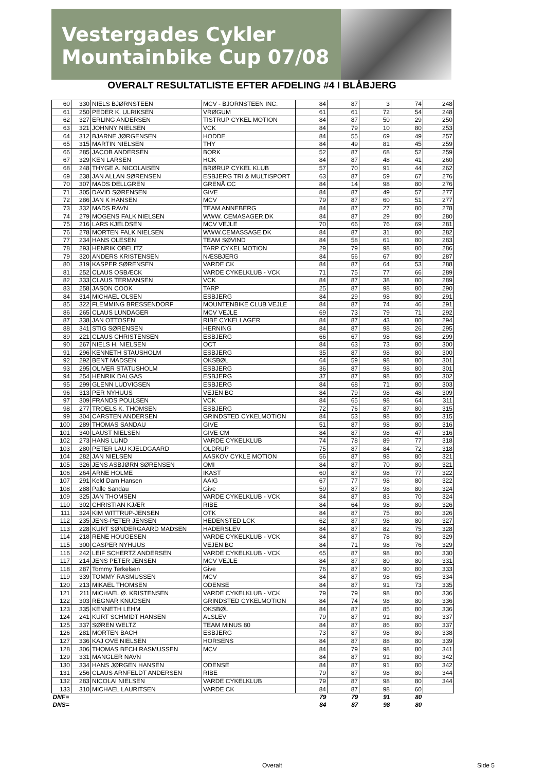Vestergades Cykler Mountainbike Cup 07/08
OVERALT RESULTATLISTE EFTER AFDELING #4 I BLÅBJERG
| 60 | 330 | NIELS BJØRNSTEEN | MCV - BJORNSTEEN INC. | 84 | 87 | 3 | 74 | 248 |
| 61 | 250 | PEDER K. ULRIKSEN | VRØGUM | 61 | 61 | 72 | 54 | 248 |
| 62 | 327 | ERLING ANDERSEN | TISTRUP CYKEL MOTION | 84 | 87 | 50 | 29 | 250 |
| 63 | 321 | JOHNNY NIELSEN | VCK | 84 | 79 | 10 | 80 | 253 |
| 64 | 312 | BJARNE JØRGENSEN | HODDE | 84 | 55 | 69 | 49 | 257 |
| 65 | 315 | MARTIN NIELSEN | THY | 84 | 49 | 81 | 45 | 259 |
| 66 | 285 | JACOB ANDERSEN | BORK | 52 | 87 | 68 | 52 | 259 |
| 67 | 329 | KEN LARSEN | HCK | 84 | 87 | 48 | 41 | 260 |
| 68 | 248 | THYGE A. NICOLAISEN | BRØRUP CYKEL KLUB | 57 | 70 | 91 | 44 | 262 |
| 69 | 238 | JAN ALLAN SØRENSEN | ESBJERG TRI & MULTISPORT | 63 | 87 | 59 | 67 | 276 |
| 70 | 307 | MADS DELLGREN | GRENÅ CC | 84 | 14 | 98 | 80 | 276 |
| 71 | 305 | DAVID SØRENSEN | GIVE | 84 | 87 | 49 | 57 | 277 |
| 72 | 286 | JAN K HANSEN | MCV | 79 | 87 | 60 | 51 | 277 |
| 73 | 332 | MADS RAVN | TEAM ANNEBERG | 84 | 87 | 27 | 80 | 278 |
| 74 | 279 | MOGENS FALK NIELSEN | WWW. CEMASAGER.DK | 84 | 87 | 29 | 80 | 280 |
| 75 | 216 | LARS KJELDSEN | MCV VEJLE | 70 | 66 | 76 | 69 | 281 |
| 76 | 278 | MORTEN FALK NIELSEN | WWW.CEMASSAGE.DK | 84 | 87 | 31 | 80 | 282 |
| 77 | 234 | HANS OLESEN | TEAM SØVIND | 84 | 58 | 61 | 80 | 283 |
| 78 | 293 | HENRIK OBELITZ | TARP CYKEL MOTION | 29 | 79 | 98 | 80 | 286 |
| 79 | 320 | ANDERS KRISTENSEN | NÆSBJERG | 84 | 56 | 67 | 80 | 287 |
| 80 | 319 | KASPER SØRENSEN | VARDE CK | 84 | 87 | 64 | 53 | 288 |
| 81 | 252 | CLAUS OSBÆCK | VARDE CYKELKLUB - VCK | 71 | 75 | 77 | 66 | 289 |
| 82 | 333 | CLAUS TERMANSEN | VCK | 84 | 87 | 38 | 80 | 289 |
| 83 | 258 | JASON COOK | TARP | 25 | 87 | 98 | 80 | 290 |
| 84 | 314 | MICHAEL OLSEN | ESBJERG | 84 | 29 | 98 | 80 | 291 |
| 85 | 322 | FLEMMING BRESSENDORF | MOUNTENBIKE CLUB VEJLE | 84 | 87 | 74 | 46 | 291 |
| 86 | 265 | CLAUS LUNDAGER | MCV VEJLE | 69 | 73 | 79 | 71 | 292 |
| 87 | 338 | JAN OTTOSEN | RIBE CYKELLAGER | 84 | 87 | 43 | 80 | 294 |
| 88 | 341 | STIG SØRENSEN | HERNING | 84 | 87 | 98 | 26 | 295 |
| 89 | 221 | CLAUS CHRISTENSEN | ESBJERG | 66 | 67 | 98 | 68 | 299 |
| 90 | 267 | NIELS H. NIELSEN | OCT | 84 | 63 | 73 | 80 | 300 |
| 91 | 296 | KENNETH STAUSHOLM | ESBJERG | 35 | 87 | 98 | 80 | 300 |
| 92 | 292 | BENT MADSEN | OKSBØL | 64 | 59 | 98 | 80 | 301 |
| 93 | 295 | OLIVER STATUSHOLM | ESBJERG | 36 | 87 | 98 | 80 | 301 |
| 94 | 254 | HENRIK DALGAS | ESBJERG | 37 | 87 | 98 | 80 | 302 |
| 95 | 299 | GLENN LUDVIGSEN | ESBJERG | 84 | 68 | 71 | 80 | 303 |
| 96 | 313 | PER NYHUUS | VEJEN BC | 84 | 79 | 98 | 48 | 309 |
| 97 | 309 | FRANDS POULSEN | VCK | 84 | 65 | 98 | 64 | 311 |
| 98 | 277 | TROELS K. THOMSEN | ESBJERG | 72 | 76 | 87 | 80 | 315 |
| 99 | 304 | CARSTEN ANDERSEN | GRINDSTED CYKELMOTION | 84 | 53 | 98 | 80 | 315 |
| 100 | 289 | THOMAS SANDAU | GIVE | 51 | 87 | 98 | 80 | 316 |
| 101 | 340 | LAUST NIELSEN | GIVE CM | 84 | 87 | 98 | 47 | 316 |
| 102 | 273 | HANS LUND | VARDE CYKELKLUB | 74 | 78 | 89 | 77 | 318 |
| 103 | 280 | PETER LAU KJELDGAARD | OLDRUP | 75 | 87 | 84 | 72 | 318 |
| 104 | 282 | JAN NIELSEN | AASKOV CYKLE MOTION | 56 | 87 | 98 | 80 | 321 |
| 105 | 326 | JENS ASBJØRN SØRENSEN | OMI | 84 | 87 | 70 | 80 | 321 |
| 106 | 264 | ARNE HOLME | IKAST | 60 | 87 | 98 | 77 | 322 |
| 107 | 291 | Keld Dam Hansen | AAIG | 67 | 77 | 98 | 80 | 322 |
| 108 | 288 | Palle Sandau | Give | 59 | 87 | 98 | 80 | 324 |
| 109 | 325 | JAN THOMSEN | VARDE CYKELKLUB - VCK | 84 | 87 | 83 | 70 | 324 |
| 110 | 302 | CHRISTIAN KJÆR | RIBE | 84 | 64 | 98 | 80 | 326 |
| 111 | 324 | KIM WITTRUP-JENSEN | OTK | 84 | 87 | 75 | 80 | 326 |
| 112 | 235 | JENS-PETER JENSEN | HEDENSTED LCK | 62 | 87 | 98 | 80 | 327 |
| 113 | 228 | KURT SØNDERGAARD MADSEN | HADERSLEV | 84 | 87 | 82 | 75 | 328 |
| 114 | 218 | RENE HOUGESEN | VARDE CYKELKLUB - VCK | 84 | 87 | 78 | 80 | 329 |
| 115 | 300 | CASPER NYHUUS | VEJEN BC | 84 | 71 | 98 | 76 | 329 |
| 116 | 242 | LEIF SCHERTZ ANDERSEN | VARDE CYKELKLUB - VCK | 65 | 87 | 98 | 80 | 330 |
| 117 | 214 | JENS PETER JENSEN | MCV VEJLE | 84 | 87 | 80 | 80 | 331 |
| 118 | 287 | Tommy Terkelsen | Give | 76 | 87 | 90 | 80 | 333 |
| 119 | 339 | TOMMY RASMUSSEN | MCV | 84 | 87 | 98 | 65 | 334 |
| 120 | 213 | MIKAEL THOMSEN | ODENSE | 84 | 87 | 91 | 73 | 335 |
| 121 | 211 | MICHAEL Ø. KRISTENSEN | VARDE CYKELKLUB - VCK | 79 | 79 | 98 | 80 | 336 |
| 122 | 303 | REGNAR KNUDSEN | GRINDSTED CYKELMOTION | 84 | 74 | 98 | 80 | 336 |
| 123 | 335 | KENNETH LEHM | OKSBØL | 84 | 87 | 85 | 80 | 336 |
| 124 | 241 | KURT SCHMIDT HANSEN | ALSLEV | 79 | 87 | 91 | 80 | 337 |
| 125 | 337 | SØREN WELTZ | TEAM MINUS 80 | 84 | 87 | 86 | 80 | 337 |
| 126 | 281 | MORTEN BACH | ESBJERG | 73 | 87 | 98 | 80 | 338 |
| 127 | 336 | KAJ OVE NIELSEN | HORSENS | 84 | 87 | 88 | 80 | 339 |
| 128 | 306 | THOMAS BECH RASMUSSEN | MCV | 84 | 79 | 98 | 80 | 341 |
| 129 | 331 | MANGLER NAVN | | 84 | 87 | 91 | 80 | 342 |
| 130 | 334 | HANS JØRGEN HANSEN | ODENSE | 84 | 87 | 91 | 80 | 342 |
| 131 | 256 | CLAUS ARNFELDT ANDERSEN | RIBE | 79 | 87 | 98 | 80 | 344 |
| 132 | 283 | NICOLAI NIELSEN | VARDE CYKELKLUB | 79 | 87 | 98 | 80 | 344 |
| 133 | 310 | MICHAEL LAURITSEN | VARDE CK | 84 | 87 | 98 | 60 | |
| DNF= | | | | 79 | 79 | 91 | 80 | |
| DNS= | | | | 84 | 87 | 98 | 80 | |
Overalt Side 5